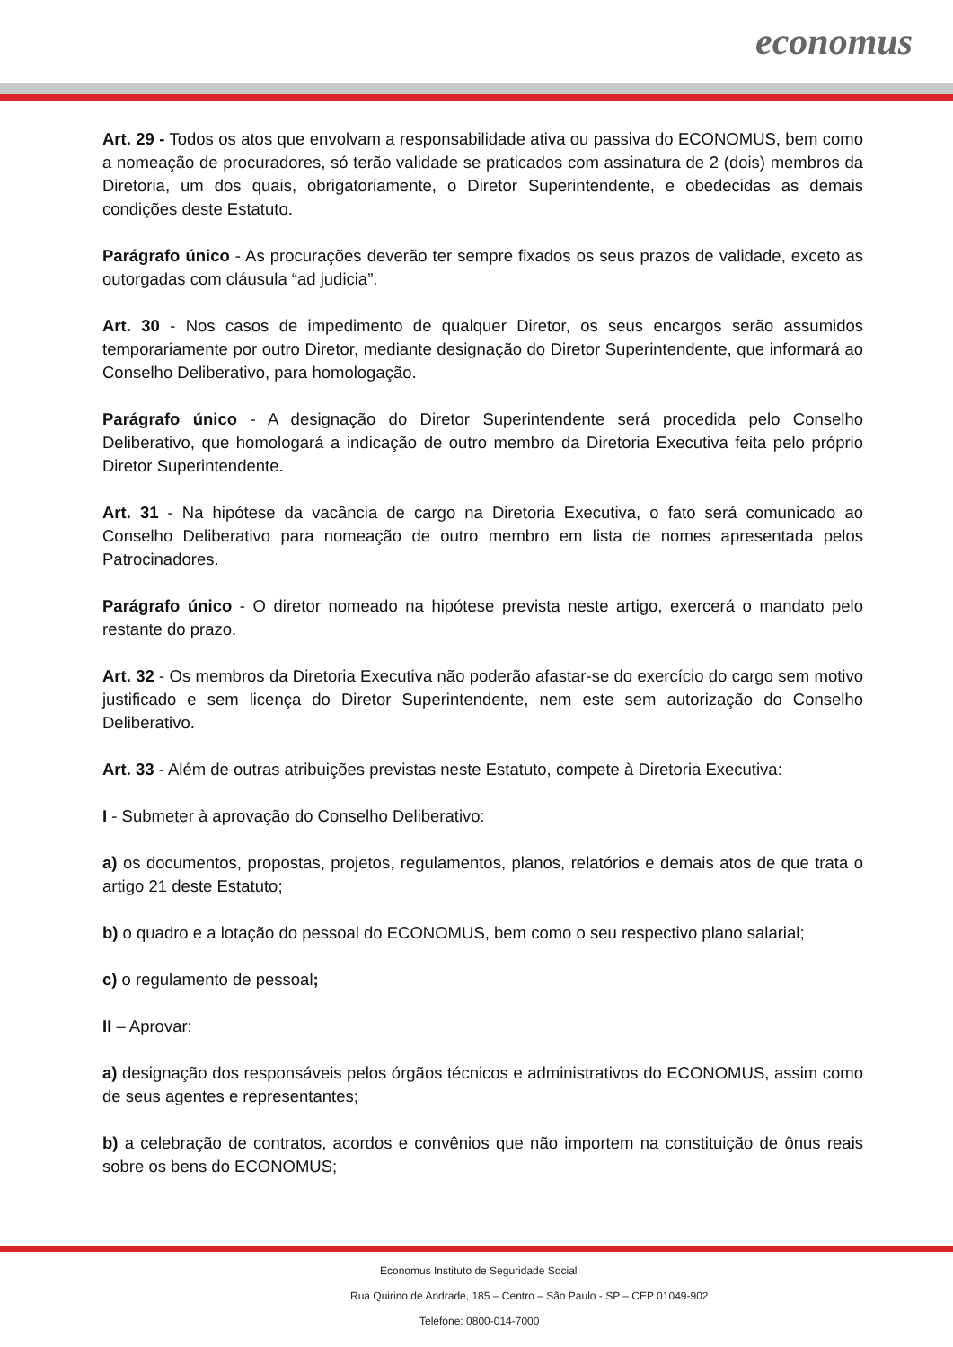economus
Art. 29 - Todos os atos que envolvam a responsabilidade ativa ou passiva do ECONOMUS, bem como a nomeação de procuradores, só terão validade se praticados com assinatura de 2 (dois) membros da Diretoria, um dos quais, obrigatoriamente, o Diretor Superintendente, e obedecidas as demais condições deste Estatuto.
Parágrafo único - As procurações deverão ter sempre fixados os seus prazos de validade, exceto as outorgadas com cláusula “ad judicia”.
Art. 30 - Nos casos de impedimento de qualquer Diretor, os seus encargos serão assumidos temporariamente por outro Diretor, mediante designação do Diretor Superintendente, que informará ao Conselho Deliberativo, para homologação.
Parágrafo único - A designação do Diretor Superintendente será procedida pelo Conselho Deliberativo, que homologará a indicação de outro membro da Diretoria Executiva feita pelo próprio Diretor Superintendente.
Art. 31 - Na hipótese da vacância de cargo na Diretoria Executiva, o fato será comunicado ao Conselho Deliberativo para nomeação de outro membro em lista de nomes apresentada pelos Patrocinadores.
Parágrafo único - O diretor nomeado na hipótese prevista neste artigo, exercerá o mandato pelo restante do prazo.
Art. 32 - Os membros da Diretoria Executiva não poderão afastar-se do exercício do cargo sem motivo justificado e sem licença do Diretor Superintendente, nem este sem autorização do Conselho Deliberativo.
Art. 33 - Além de outras atribuições previstas neste Estatuto, compete à Diretoria Executiva:
I - Submeter à aprovação do Conselho Deliberativo:
a) os documentos, propostas, projetos, regulamentos, planos, relatórios e demais atos de que trata o artigo 21 deste Estatuto;
b) o quadro e a lotação do pessoal do ECONOMUS, bem como o seu respectivo plano salarial;
c) o regulamento de pessoal;
II – Aprovar:
a) designação dos responsáveis pelos órgãos técnicos e administrativos do ECONOMUS, assim como de seus agentes e representantes;
b) a celebração de contratos, acordos e convênios que não importem na constituição de ônus reais sobre os bens do ECONOMUS;
Economus Instituto de Seguridade Social
Rua Quirino de Andrade, 185 – Centro – São Paulo - SP – CEP 01049-902
Telefone: 0800-014-7000